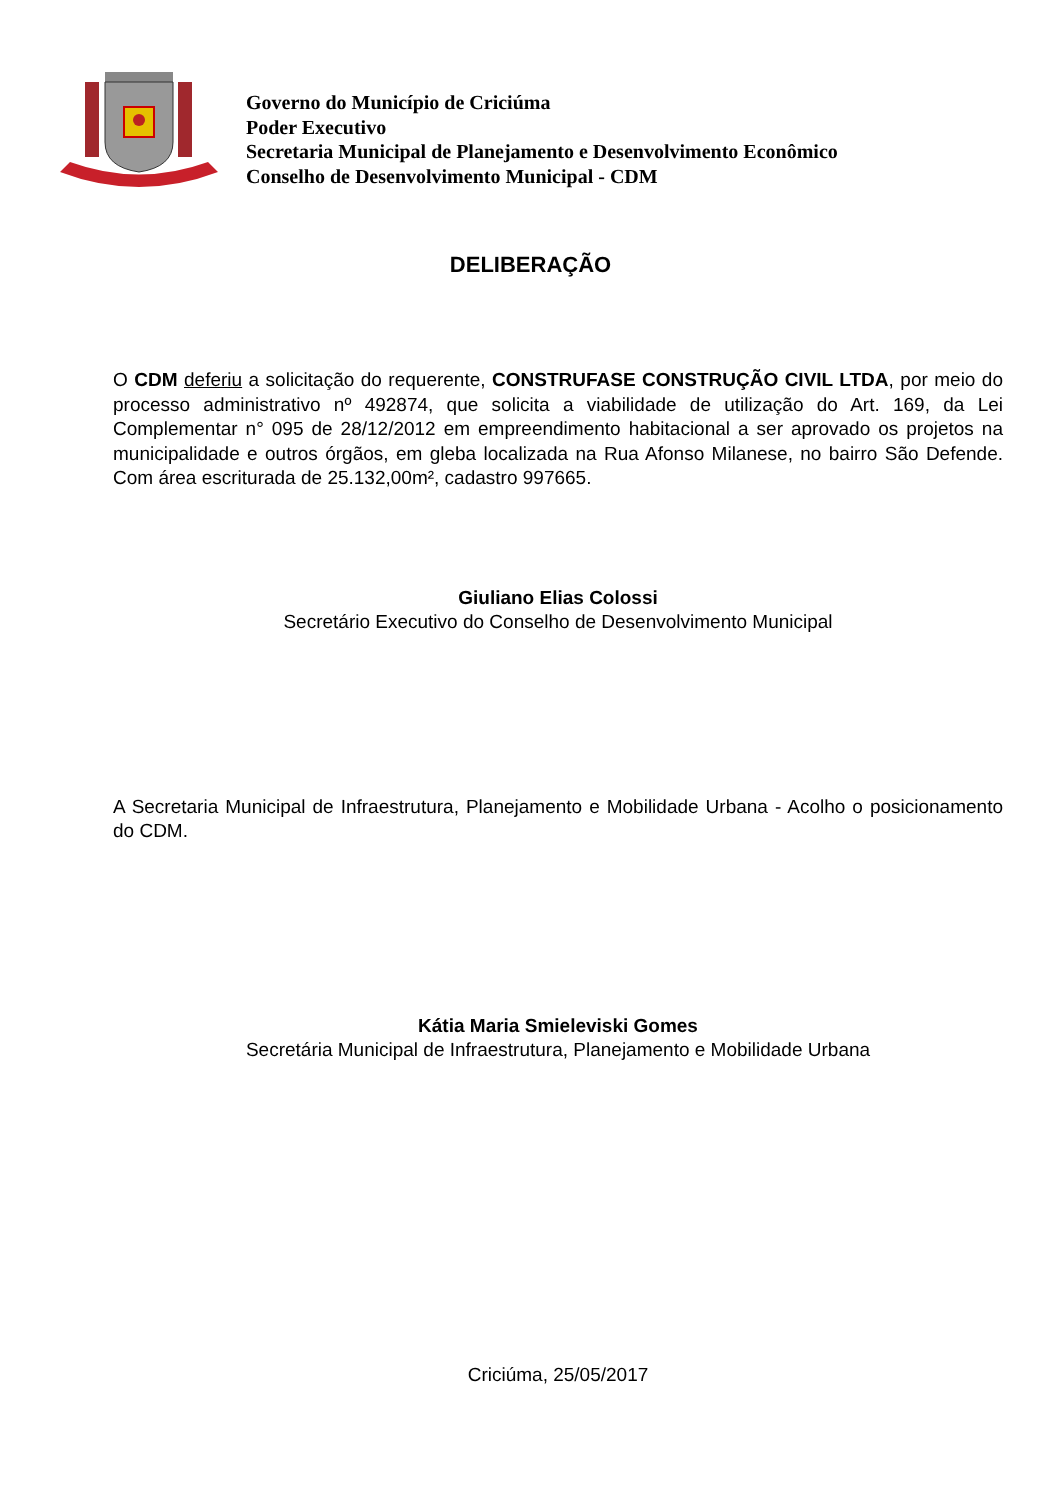Governo do Município de Criciúma
Poder Executivo
Secretaria Municipal de Planejamento e Desenvolvimento Econômico
Conselho de Desenvolvimento Municipal - CDM
DELIBERAÇÃO
O CDM deferiu a solicitação do requerente, CONSTRUFASE CONSTRUÇÃO CIVIL LTDA, por meio do processo administrativo nº 492874, que solicita a viabilidade de utilização do Art. 169, da Lei Complementar n° 095 de 28/12/2012 em empreendimento habitacional a ser aprovado os projetos na municipalidade e outros órgãos, em gleba localizada na Rua Afonso Milanese, no bairro São Defende. Com área escriturada de 25.132,00m², cadastro 997665.
Giuliano Elias Colossi
Secretário Executivo do Conselho de Desenvolvimento Municipal
A Secretaria Municipal de Infraestrutura, Planejamento e Mobilidade Urbana - Acolho o posicionamento do CDM.
Kátia Maria Smieleviski Gomes
Secretária Municipal de Infraestrutura, Planejamento e Mobilidade Urbana
Criciúma, 25/05/2017